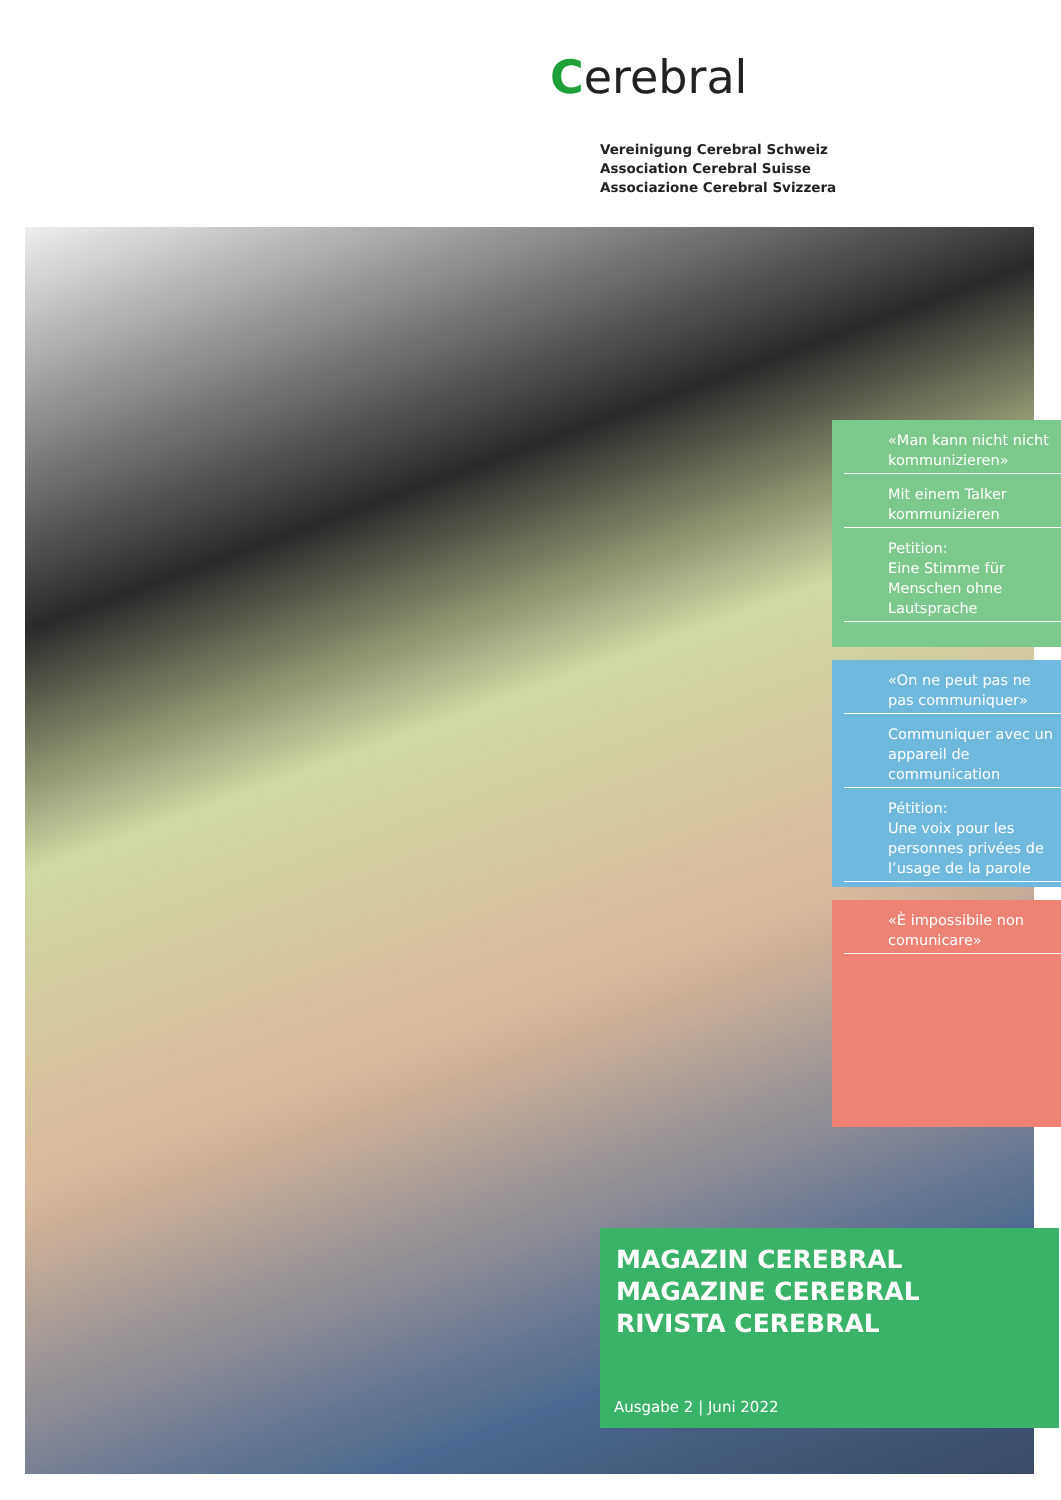Cerebral
Vereinigung Cerebral Schweiz
Association Cerebral Suisse
Associazione Cerebral Svizzera
«Man kann nicht nicht kommunizieren»
Mit einem Talker kommunizieren
Petition:
Eine Stimme für Menschen ohne Lautsprache
«On ne peut pas ne pas communiquer»
Communiquer avec un appareil de communication
Pétition:
Une voix pour les personnes privées de l’usage de la parole
«È impossibile non comunicare»
MAGAZIN CEREBRAL
MAGAZINE CEREBRAL
RIVISTA CEREBRAL
Ausgabe 2 | Juni 2022